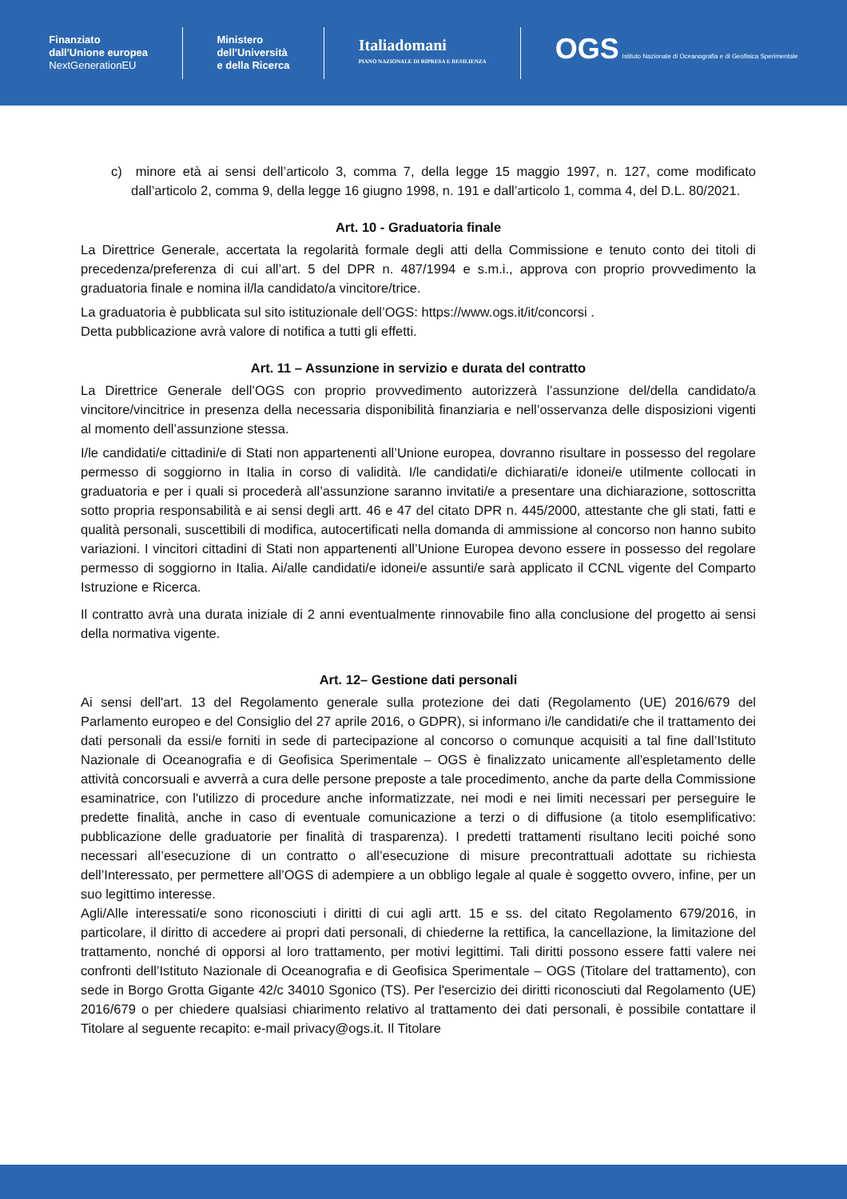Finanziato
dall'Unione europea
NextGenerationEU
Ministero
dell'Università
e della Ricerca
Italiadomani
PIANO NAZIONALE DI RIPRESA E RESILIENZA
OGS Istituto Nazionale di Oceanografia e di Geofisica Sperimentale
c) minore età ai sensi dell’articolo 3, comma 7, della legge 15 maggio 1997, n. 127, come modificato dall’articolo 2, comma 9, della legge 16 giugno 1998, n. 191 e dall’articolo 1, comma 4, del D.L. 80/2021.
Art. 10 - Graduatoria finale
La Direttrice Generale, accertata la regolarità formale degli atti della Commissione e tenuto conto dei titoli di precedenza/preferenza di cui all’art. 5 del DPR n. 487/1994 e s.m.i., approva con proprio provvedimento la graduatoria finale e nomina il/la candidato/a vincitore/trice.
La graduatoria è pubblicata sul sito istituzionale dell’OGS: https://www.ogs.it/it/concorsi .
Detta pubblicazione avrà valore di notifica a tutti gli effetti.
Art. 11 – Assunzione in servizio e durata del contratto
La Direttrice Generale dell’OGS con proprio provvedimento autorizzerà l’assunzione del/della candidato/a vincitore/vincitrice in presenza della necessaria disponibilità finanziaria e nell’osservanza delle disposizioni vigenti al momento dell’assunzione stessa.
I/le candidati/e cittadini/e di Stati non appartenenti all’Unione europea, dovranno risultare in possesso del regolare permesso di soggiorno in Italia in corso di validità. I/le candidati/e dichiarati/e idonei/e utilmente collocati in graduatoria e per i quali si procederà all’assunzione saranno invitati/e a presentare una dichiarazione, sottoscritta sotto propria responsabilità e ai sensi degli artt. 46 e 47 del citato DPR n. 445/2000, attestante che gli stati, fatti e qualità personali, suscettibili di modifica, autocertificati nella domanda di ammissione al concorso non hanno subito variazioni. I vincitori cittadini di Stati non appartenenti all’Unione Europea devono essere in possesso del regolare permesso di soggiorno in Italia. Ai/alle candidati/e idonei/e assunti/e sarà applicato il CCNL vigente del Comparto Istruzione e Ricerca.
Il contratto avrà una durata iniziale di 2 anni eventualmente rinnovabile fino alla conclusione del progetto ai sensi della normativa vigente.
Art. 12– Gestione dati personali
Ai sensi dell'art. 13 del Regolamento generale sulla protezione dei dati (Regolamento (UE) 2016/679 del Parlamento europeo e del Consiglio del 27 aprile 2016, o GDPR), si informano i/le candidati/e che il trattamento dei dati personali da essi/e forniti in sede di partecipazione al concorso o comunque acquisiti a tal fine dall’Istituto Nazionale di Oceanografia e di Geofisica Sperimentale – OGS è finalizzato unicamente all'espletamento delle attività concorsuali e avverrà a cura delle persone preposte a tale procedimento, anche da parte della Commissione esaminatrice, con l'utilizzo di procedure anche informatizzate, nei modi e nei limiti necessari per perseguire le predette finalità, anche in caso di eventuale comunicazione a terzi o di diffusione (a titolo esemplificativo: pubblicazione delle graduatorie per finalità di trasparenza). I predetti trattamenti risultano leciti poiché sono necessari all’esecuzione di un contratto o all’esecuzione di misure precontrattuali adottate su richiesta dell’Interessato, per permettere all’OGS di adempiere a un obbligo legale al quale è soggetto ovvero, infine, per un suo legittimo interesse.
Agli/Alle interessati/e sono riconosciuti i diritti di cui agli artt. 15 e ss. del citato Regolamento 679/2016, in particolare, il diritto di accedere ai propri dati personali, di chiederne la rettifica, la cancellazione, la limitazione del trattamento, nonché di opporsi al loro trattamento, per motivi legittimi. Tali diritti possono essere fatti valere nei confronti dell’Istituto Nazionale di Oceanografia e di Geofisica Sperimentale – OGS (Titolare del trattamento), con sede in Borgo Grotta Gigante 42/c 34010 Sgonico (TS). Per l'esercizio dei diritti riconosciuti dal Regolamento (UE) 2016/679 o per chiedere qualsiasi chiarimento relativo al trattamento dei dati personali, è possibile contattare il Titolare al seguente recapito: e-mail privacy@ogs.it. Il Titolare